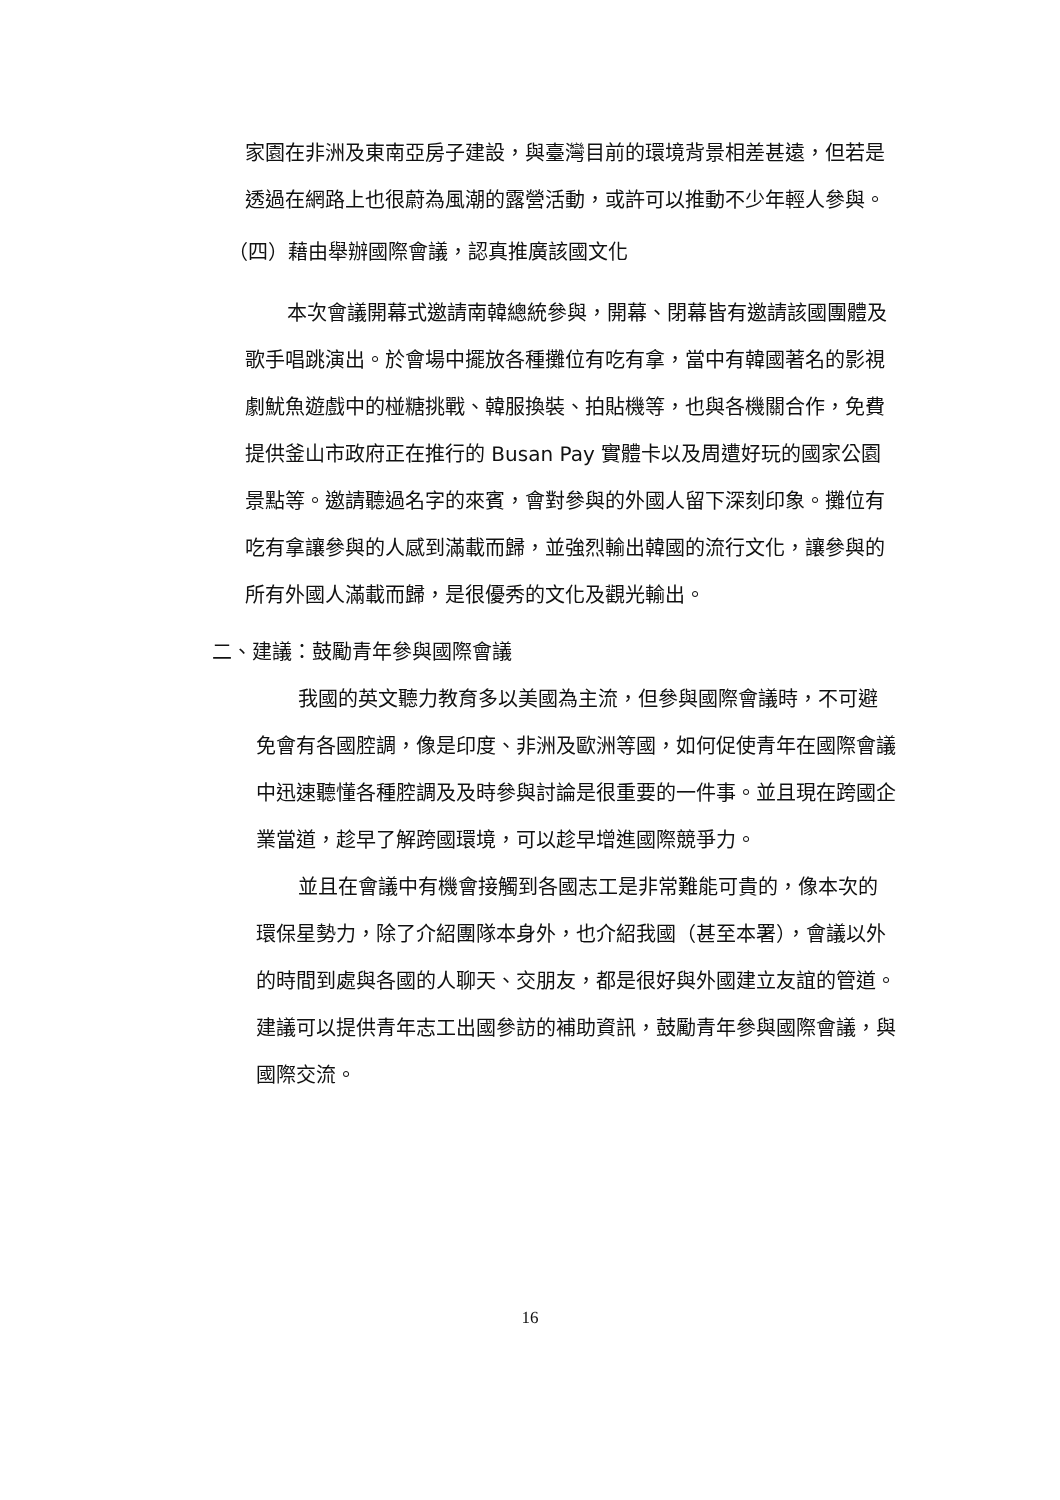家園在非洲及東南亞房子建設，與臺灣目前的環境背景相差甚遠，但若是透過在網路上也很蔚為風潮的露營活動，或許可以推動不少年輕人參與。
（四）藉由舉辦國際會議，認真推廣該國文化
本次會議開幕式邀請南韓總統參與，開幕、閉幕皆有邀請該國團體及歌手唱跳演出。於會場中擺放各種攤位有吃有拿，當中有韓國著名的影視劇魷魚遊戲中的椪糖挑戰、韓服換裝、拍貼機等，也與各機關合作，免費提供釜山市政府正在推行的 Busan Pay 實體卡以及周遭好玩的國家公園景點等。邀請聽過名字的來賓，會對參與的外國人留下深刻印象。攤位有吃有拿讓參與的人感到滿載而歸，並強烈輸出韓國的流行文化，讓參與的所有外國人滿載而歸，是很優秀的文化及觀光輸出。
二、建議：鼓勵青年參與國際會議
我國的英文聽力教育多以美國為主流，但參與國際會議時，不可避免會有各國腔調，像是印度、非洲及歐洲等國，如何促使青年在國際會議中迅速聽懂各種腔調及及時參與討論是很重要的一件事。並且現在跨國企業當道，趁早了解跨國環境，可以趁早增進國際競爭力。
並且在會議中有機會接觸到各國志工是非常難能可貴的，像本次的環保星勢力，除了介紹團隊本身外，也介紹我國（甚至本署），會議以外的時間到處與各國的人聊天、交朋友，都是很好與外國建立友誼的管道。建議可以提供青年志工出國參訪的補助資訊，鼓勵青年參與國際會議，與國際交流。
16